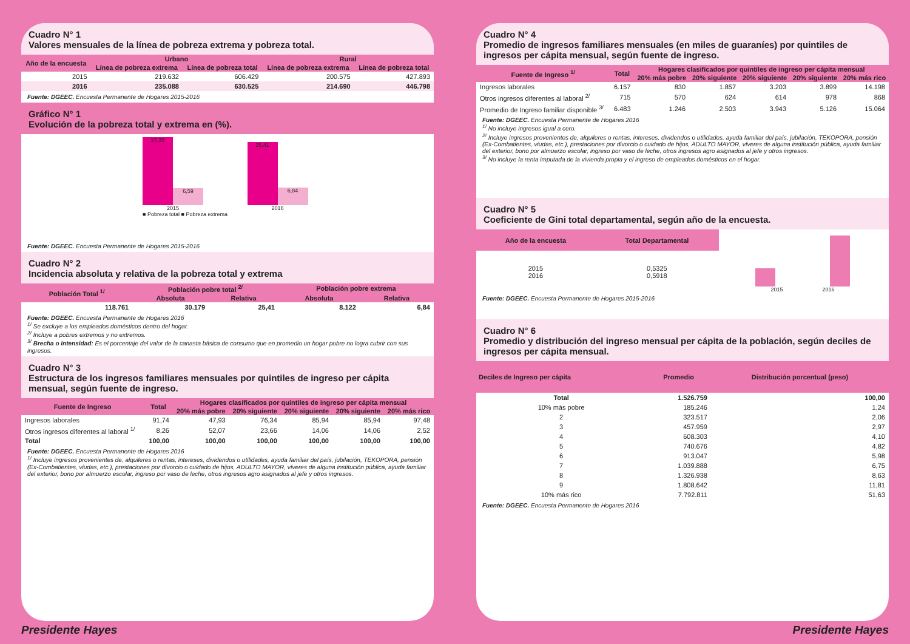Cuadro N° 1
Valores mensuales de la línea de pobreza extrema y pobreza total.
| Año de la encuesta | Urbano | | Rural | |
| --- | --- | --- | --- | --- |
| | Línea de pobreza extrema | Línea de pobreza total | Línea de pobreza extrema | Línea de pobreza total |
| 2015 | 219.632 | 606.429 | 200.575 | 427.893 |
| 2016 | 235.088 | 630.525 | 214.690 | 446.798 |
Fuente: DGEEC. Encuesta Permanente de Hogares 2015-2016
Gráfico N° 1
Evolución de la pobreza total y extrema en (%).
27,35
6,59
2015
25,41
6,84
2016
■ Pobreza total ■ Pobreza extrema
Fuente: DGEEC. Encuesta Permanente de Hogares 2015-2016
Cuadro N° 2
Incidencia absoluta y relativa de la pobreza total y extrema
| Población Total <sup>1/</sup> | Población pobre total <sup>2/</sup> | | Población pobre extrema | |
| --- | --- | --- | --- | --- |
| | Absoluta | Relativa | Absoluta | Relativa |
| 118.761 | 30.179 | 25,41 | 8.122 | 6,84 |
Fuente: DGEEC. Encuesta Permanente de Hogares 2016
<sup>1/</sup> Se excluye a los empleados domésticos dentro del hogar.
<sup>2/</sup> Incluye a pobres extremos y no extremos.
<sup>3/</sup> Brecha o intensidad: Es el porcentaje del valor de la canasta básica de consumo que en promedio un hogar pobre no logra cubrir con sus ingresos.
Cuadro N° 3
Estructura de los ingresos familiares mensuales por quintiles de ingreso per cápita mensual, según fuente de ingreso.
| Fuente de Ingreso | Total | Hogares clasificados por quintiles de ingreso per cápita mensual | | | | |
| --- | --- | --- | --- | --- | --- | --- |
| | | 20% más pobre | 20% siguiente | 20% siguiente | 20% siguiente | 20% más rico |
| Ingresos laborales | 91,74 | 47,93 | 76,34 | 85,94 | 85,94 | 97,48 |
| Otros ingresos diferentes al laboral <sup>1/</sup> | 8,26 | 52,07 | 23,66 | 14,06 | 14,06 | 2,52 |
| Total | 100,00 | 100,00 | 100,00 | 100,00 | 100,00 | 100,00 |
Fuente: DGEEC. Encuesta Permanente de Hogares 2016
<sup>1/</sup> Incluye ingresos provenientes de, alquileres o rentas, intereses, dividendos o utilidades, ayuda familiar del país, jubilación, TEKOPORA, pensión (Ex-Combatientes, viudas, etc.), prestaciones por divorcio o cuidado de hijos, ADULTO MAYOR, víveres de alguna institución pública, ayuda familiar del exterior, bono por almuerzo escolar, ingreso por vaso de leche, otros ingresos agro asignados al jefe y otros ingresos.
Cuadro N° 4
Promedio de ingresos familiares mensuales (en miles de guaraníes) por quintiles de ingresos per cápita mensual, según fuente de ingreso.
| Fuente de Ingreso <sup>1/</sup> | Total | Hogares clasificados por quintiles de ingreso per cápita mensual | | | | |
| --- | --- | --- | --- | --- | --- | --- |
| | | 20% más pobre | 20% siguiente | 20% siguiente | 20% siguiente | 20% más rico |
| Ingresos laborales | 6.157 | 830 | 1.857 | 3.203 | 3.899 | 14.198 |
| Otros ingresos diferentes al laboral <sup>2/</sup> | 715 | 570 | 624 | 614 | 978 | 868 |
| Promedio de Ingreso familiar disponible <sup>3/</sup> | 6.483 | 1.246 | 2.503 | 3.943 | 5.126 | 15.064 |
Fuente: DGEEC. Encuesta Permanente de Hogares 2016
<sup>1/</sup> No incluye ingresos igual a cero.
<sup>2/</sup> Incluye ingresos provenientes de, alquileres o rentas, intereses, dividendos o utilidades, ayuda familiar del país, jubilación, TEKOPORA, pensión (Ex-Combatientes, viudas, etc.), prestaciones por divorcio o cuidado de hijos, ADULTO MAYOR, víveres de alguna institución pública, ayuda familiar del exterior, bono por almuerzo escolar, ingreso por vaso de leche, otros ingresos agro asignados al jefe y otros ingresos.
<sup>3/</sup> No incluye la renta imputada de la vivienda propia y el ingreso de empleados domésticos en el hogar.
Cuadro N° 5
Coeficiente de Gini total departamental, según año de la encuesta.
| Año de la encuesta | Total Departamental |
| --- | --- |
| 2015 2016 | 0,5325 0,5918 |
2015 2016
Fuente: DGEEC. Encuesta Permanente de Hogares 2015-2016
Cuadro N° 6
Promedio y distribución del ingreso mensual per cápita de la población, según deciles de ingresos per cápita mensual.
| Deciles de Ingreso per cápita | Promedio | Distribución porcentual (peso) |
| --- | --- | --- |
| Total | 1.526.759 | 100,00 |
| 10% más pobre | 185.246 | 1,24 |
| 2 | 323.517 | 2,06 |
| 3 | 457.959 | 2,97 |
| 4 | 608.303 | 4,10 |
| 5 | 740.676 | 4,82 |
| 6 | 913.047 | 5,98 |
| 7 | 1.039.888 | 6,75 |
| 8 | 1.326.938 | 8,63 |
| 9 | 1.808.642 | 11,81 |
| 10% más rico | 7.792.811 | 51,63 |
Fuente: DGEEC. Encuesta Permanente de Hogares 2016
Presidente Hayes Presidente Hayes